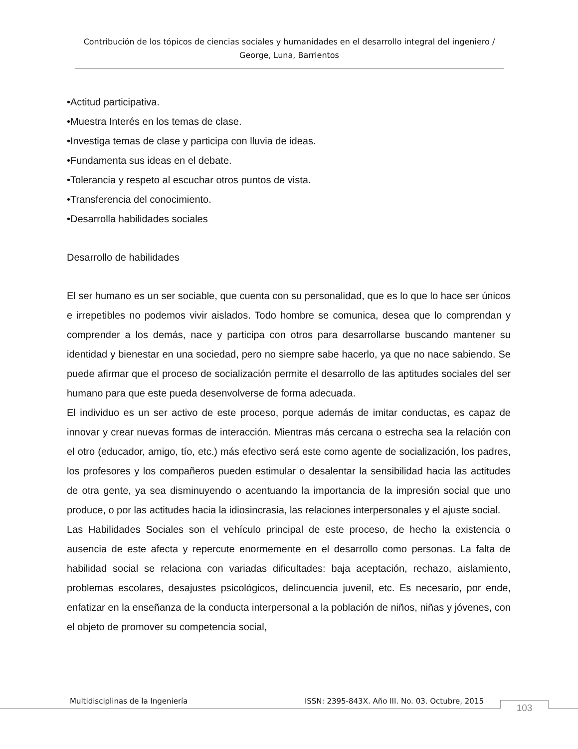Contribución de los tópicos de ciencias sociales y humanidades en el desarrollo integral del ingeniero / George, Luna, Barrientos
•Actitud participativa.
•Muestra Interés en los temas de clase.
•Investiga temas de clase y participa con lluvia de ideas.
•Fundamenta sus ideas en el debate.
•Tolerancia y respeto al escuchar otros puntos de vista.
•Transferencia del conocimiento.
•Desarrolla habilidades sociales
Desarrollo de habilidades
El ser humano es un ser sociable, que cuenta con su personalidad, que es lo que lo hace ser únicos e irrepetibles no podemos vivir aislados. Todo hombre se comunica, desea que lo comprendan y comprender a los demás, nace y participa con otros para desarrollarse buscando mantener su identidad y bienestar en una sociedad, pero no siempre sabe hacerlo, ya que no nace sabiendo. Se puede afirmar que el proceso de socialización permite el desarrollo de las aptitudes sociales del ser humano para que este pueda desenvolverse de forma adecuada.
El individuo es un ser activo de este proceso, porque además de imitar conductas, es capaz de innovar y crear nuevas formas de interacción. Mientras más cercana o estrecha sea la relación con el otro (educador, amigo, tío, etc.) más efectivo será este como agente de socialización, los padres, los profesores y los compañeros pueden estimular o desalentar la sensibilidad hacia las actitudes de otra gente, ya sea disminuyendo o acentuando la importancia de la impresión social que uno produce, o por las actitudes hacia la idiosincrasia, las relaciones interpersonales y el ajuste social.
Las Habilidades Sociales son el vehículo principal de este proceso, de hecho la existencia o ausencia de este afecta y repercute enormemente en el desarrollo como personas. La falta de habilidad social se relaciona con variadas dificultades: baja aceptación, rechazo, aislamiento, problemas escolares, desajustes psicológicos, delincuencia juvenil, etc. Es necesario, por ende, enfatizar en la enseñanza de la conducta interpersonal a la población de niños, niñas y jóvenes, con el objeto de promover su competencia social,
Multidisciplinas de la Ingeniería ISSN: 2395-843X. Año III. No. 03. Octubre, 2015 103